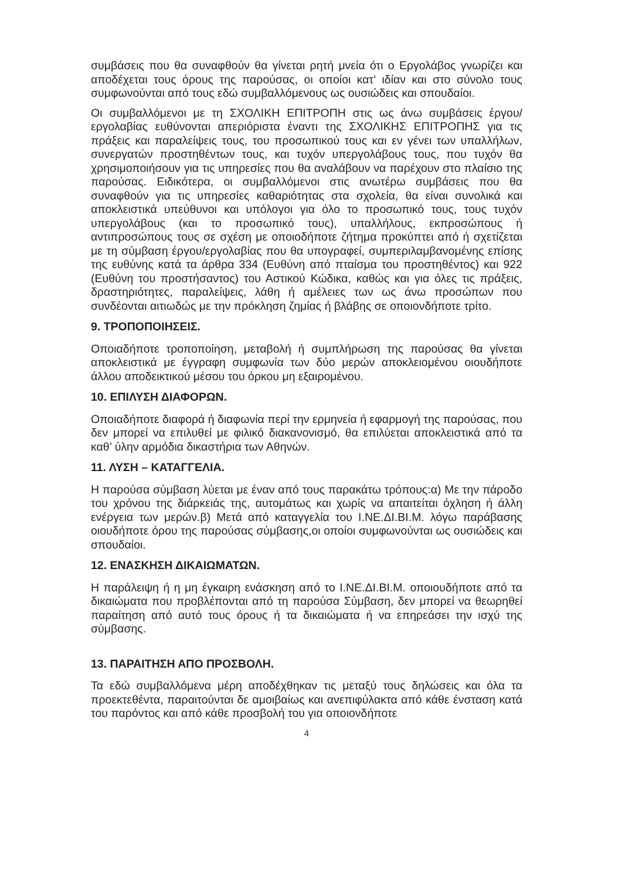συμβάσεις που θα συναφθούν θα γίνεται ρητή μνεία ότι ο Εργολάβος γνωρίζει και αποδέχεται τους όρους της παρούσας, οι οποίοι κατ' ιδίαν και στο σύνολο τους συμφωνούνται από τους εδώ συμβαλλόμενους ως ουσιώδεις και σπουδαίοι.
Οι συμβαλλόμενοι με τη ΣΧΟΛΙΚΗ ΕΠΙΤΡΟΠΗ στις ως άνω συμβάσεις έργου/εργολαβίας ευθύνονται απεριόριστα έναντι της ΣΧΟΛΙΚΗΣ ΕΠΙΤΡΟΠΗΣ για τις πράξεις και παραλείψεις τους, του προσωπικού τους και εν γένει των υπαλλήλων, συνεργατών προστηθέντων τους, και τυχόν υπεργολάβους τους, που τυχόν θα χρησιμοποιήσουν για τις υπηρεσίες που θα αναλάβουν να παρέχουν στο πλαίσιο της παρούσας. Ειδικότερα, οι συμβαλλόμενοι στις ανωτέρω συμβάσεις που θα συναφθούν για τις υπηρεσίες καθαριότητας στα σχολεία, θα είναι συνολικά και αποκλειστικά υπεύθυνοι και υπόλογοι για όλο το προσωπικό τους, τους τυχόν υπεργολάβους (και το προσωπικό τους), υπαλλήλους, εκπροσώπους ή αντιπροσώπους τους σε σχέση με οποιοδήποτε ζήτημα προκύπτει από ή σχετίζεται με τη σύμβαση έργου/εργολαβίας που θα υπογραφεί, συμπεριλαμβανομένης επίσης της ευθύνης κατά τα άρθρα 334 (Ευθύνη από πταίσμα του προστηθέντος) και 922 (Ευθύνη του προστήσαντος) του Αστικού Κώδικα, καθώς και για όλες τις πράξεις, δραστηριότητες, παραλείψεις, λάθη ή αμέλειες των ως άνω προσώπων που συνδέονται αιτιωδώς με την πρόκληση ζημίας ή βλάβης σε οποιονδήποτε τρίτο.
9. ΤΡΟΠΟΠΟΙΗΣΕΙΣ.
Οποιαδήποτε τροποποίηση, μεταβολή ή συμπλήρωση της παρούσας θα γίνεται αποκλειστικά με έγγραφη συμφωνία των δύο μερών αποκλειομένου οιουδήποτε άλλου αποδεικτικού μέσου του όρκου μη εξαιρομένου.
10. ΕΠΙΛΥΣΗ ΔΙΑΦΟΡΩΝ.
Οποιαδήποτε διαφορά ή διαφωνία περί την ερμηνεία ή εφαρμογή της παρούσας, που δεν μπορεί να επιλυθεί με φιλικό διακανονισμό, θα επιλύεται αποκλειστικά από τα καθ’ ύλην αρμόδια δικαστήρια των Αθηνών.
11. ΛΥΣΗ – ΚΑΤΑΓΓΕΛΙΑ.
Η παρούσα σύμβαση λύεται με έναν από τους παρακάτω τρόπους:α) Με την πάροδο του χρόνου της διάρκειάς της, αυτομάτως και χωρίς να απαιτείται όχληση ή άλλη ενέργεια των μερών.β) Μετά από καταγγελία του Ι.ΝΕ.ΔΙ.ΒΙ.Μ. λόγω παράβασης οιουδήποτε όρου της παρούσας σύμβασης,οι οποίοι συμφωνούνται ως ουσιώδεις και σπουδαίοι.
12. ΕΝΑΣΚΗΣΗ ΔΙΚΑΙΩΜΑΤΩΝ.
Η παράλειψη ή η μη έγκαιρη ενάσκηση από το Ι.ΝΕ.ΔΙ.ΒΙ.Μ. οποιουδήποτε από τα δικαιώματα που προβλέπονται από τη παρούσα Σύμβαση, δεν μπορεί να θεωρηθεί παραίτηση από αυτό τους όρους ή τα δικαιώματα ή να επηρεάσει την ισχύ της σύμβασης.
13. ΠΑΡΑΙΤΗΣΗ ΑΠΟ ΠΡΟΣΒΟΛΗ.
Τα εδώ συμβαλλόμενα μέρη αποδέχθηκαν τις μεταξύ τους δηλώσεις και όλα τα προεκτεθέντα, παραιτούνται δε αμοιβαίως και ανεπιφύλακτα από κάθε ένσταση κατά του παρόντος και από κάθε προσβολή του για οποιονδήποτε
4